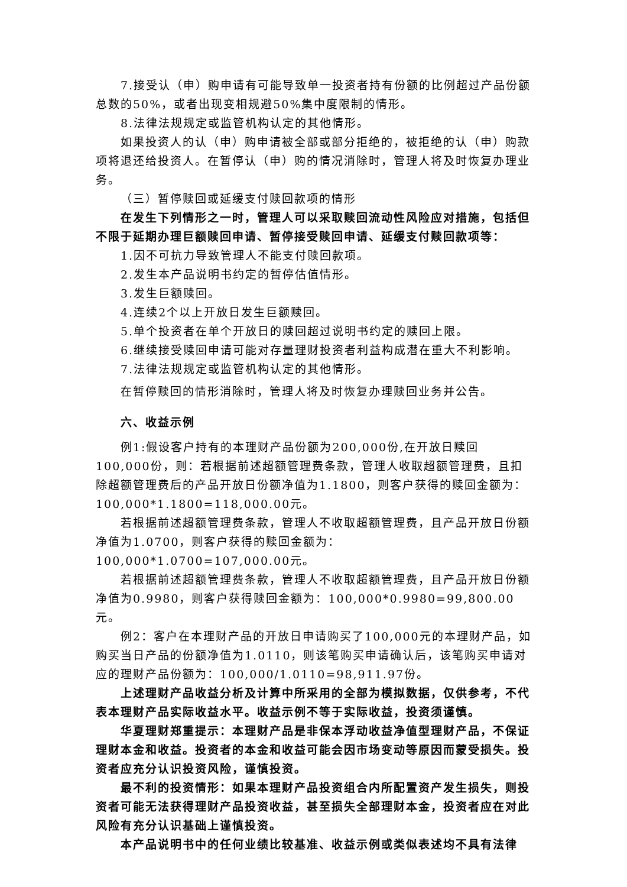7.接受认（申）购申请有可能导致单一投资者持有份额的比例超过产品份额总数的50%，或者出现变相规避50%集中度限制的情形。
8.法律法规规定或监管机构认定的其他情形。
如果投资人的认（申）购申请被全部或部分拒绝的，被拒绝的认（申）购款项将退还给投资人。在暂停认（申）购的情况消除时，管理人将及时恢复办理业务。
（三）暂停赎回或延缓支付赎回款项的情形
在发生下列情形之一时，管理人可以采取赎回流动性风险应对措施，包括但不限于延期办理巨额赎回申请、暂停接受赎回申请、延缓支付赎回款项等：
1.因不可抗力导致管理人不能支付赎回款项。
2.发生本产品说明书约定的暂停估值情形。
3.发生巨额赎回。
4.连续2个以上开放日发生巨额赎回。
5.单个投资者在单个开放日的赎回超过说明书约定的赎回上限。
6.继续接受赎回申请可能对存量理财投资者利益构成潜在重大不利影响。
7.法律法规规定或监管机构认定的其他情形。
在暂停赎回的情形消除时，管理人将及时恢复办理赎回业务并公告。
六、收益示例
例1:假设客户持有的本理财产品份额为200,000份,在开放日赎回100,000份，则：若根据前述超额管理费条款，管理人收取超额管理费，且扣除超额管理费后的产品开放日份额净值为1.1800，则客户获得的赎回金额为：100,000*1.1800=118,000.00元。
若根据前述超额管理费条款，管理人不收取超额管理费，且产品开放日份额净值为1.0700，则客户获得的赎回金额为：100,000*1.0700=107,000.00元。
若根据前述超额管理费条款，管理人不收取超额管理费，且产品开放日份额净值为0.9980，则客户获得赎回金额为：100,000*0.9980=99,800.00元。
例2：客户在本理财产品的开放日申请购买了100,000元的本理财产品，如购买当日产品的份额净值为1.0110，则该笔购买申请确认后，该笔购买申请对应的理财产品份额为：100,000/1.0110=98,911.97份。
上述理财产品收益分析及计算中所采用的全部为模拟数据，仅供参考，不代表本理财产品实际收益水平。收益示例不等于实际收益，投资须谨慎。
华夏理财郑重提示：本理财产品是非保本浮动收益净值型理财产品，不保证理财本金和收益。投资者的本金和收益可能会因市场变动等原因而蒙受损失。投资者应充分认识投资风险，谨慎投资。
最不利的投资情形：如果本理财产品投资组合内所配置资产发生损失，则投资者可能无法获得理财产品投资收益，甚至损失全部理财本金，投资者应在对此风险有充分认识基础上谨慎投资。
本产品说明书中的任何业绩比较基准、收益示例或类似表述均不具有法律